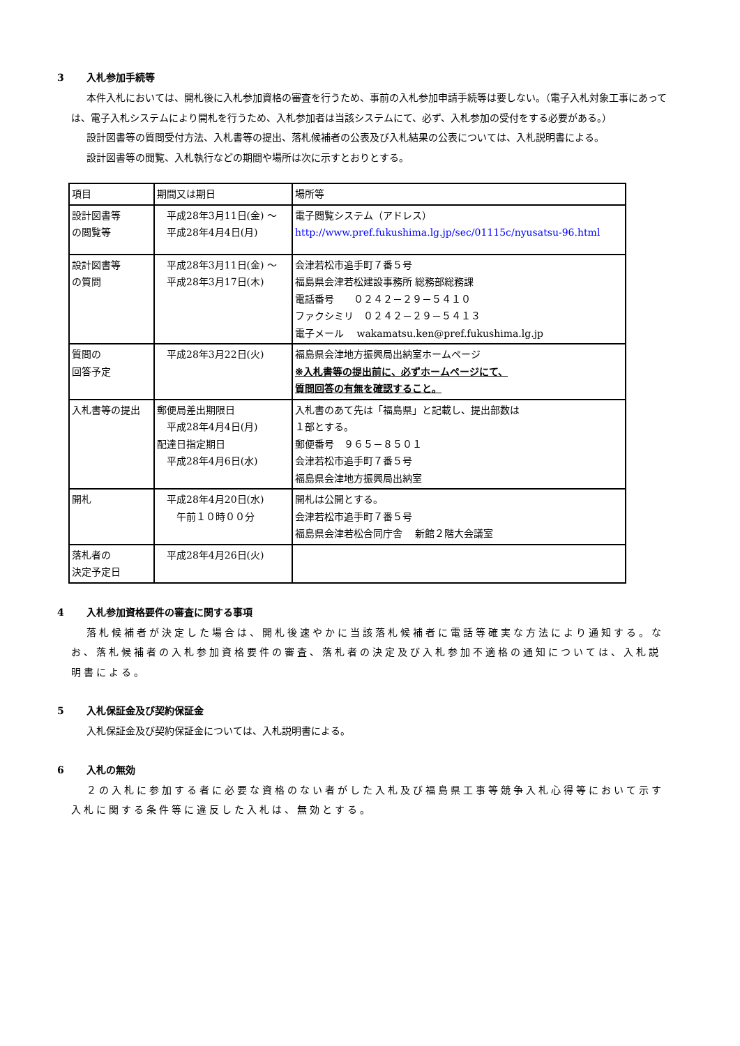3 入札参加手続等
本件入札においては、開札後に入札参加資格の審査を行うため、事前の入札参加申請手続等は要しない。（電子入札対象工事にあっては、電子入札システムにより開札を行うため、入札参加者は当該システムにて、必ず、入札参加の受付をする必要がある。）
設計図書等の質問受付方法、入札書等の提出、落札候補者の公表及び入札結果の公表については、入札説明書による。
設計図書等の閲覧、入札執行などの期間や場所は次に示すとおりとする。
| 項目 | 期間又は期日 | 場所等 |
| --- | --- | --- |
| 設計図書等 の閲覧等 | 平成28年3月11日(金) ～ 平成28年4月4日(月) | 電子閲覧システム（アドレス） http://www.pref.fukushima.lg.jp/sec/01115c/nyusatsu-96.html |
| 設計図書等 の質問 | 平成28年3月11日(金) ～ 平成28年3月17日(木) | 会津若松市追手町７番５号 福島県会津若松建設事務所 総務部総務課 電話番号 ０２４２－２９－５４１０ ファクシミリ ０２４２－２９－５４１３ 電子メール wakamatsu.ken@pref.fukushima.lg.jp |
| 質問の 回答予定 | 平成28年3月22日(火) | 福島県会津地方振興局出納室ホームページ ※入札書等の提出前に、必ずホームページにて、 質問回答の有無を確認すること。 |
| 入札書等の提出 | 郵便局差出期限日 平成28年4月4日(月) 配達日指定期日 平成28年4月6日(水) | 入札書のあて先は「福島県」と記載し、提出部数は １部とする。 郵便番号 ９６５－８５０１ 会津若松市追手町７番５号 福島県会津地方振興局出納室 |
| 開札 | 平成28年4月20日(水) 午前１０時００分 | 開札は公開とする。 会津若松市追手町７番５号 福島県会津若松合同庁舎 新館２階大会議室 |
| 落札者の 決定予定日 | 平成28年4月26日(火) | |
4 入札参加資格要件の審査に関する事項
落札候補者が決定した場合は、開札後速やかに当該落札候補者に電話等確実な方法により通知する。なお、落札候補者の入札参加資格要件の審査、落札者の決定及び入札参加不適格の通知については、入札説明書による。
5 入札保証金及び契約保証金
入札保証金及び契約保証金については、入札説明書による。
6 入札の無効
２の入札に参加する者に必要な資格のない者がした入札及び福島県工事等競争入札心得等において示す入札に関する条件等に違反した入札は、無効とする。